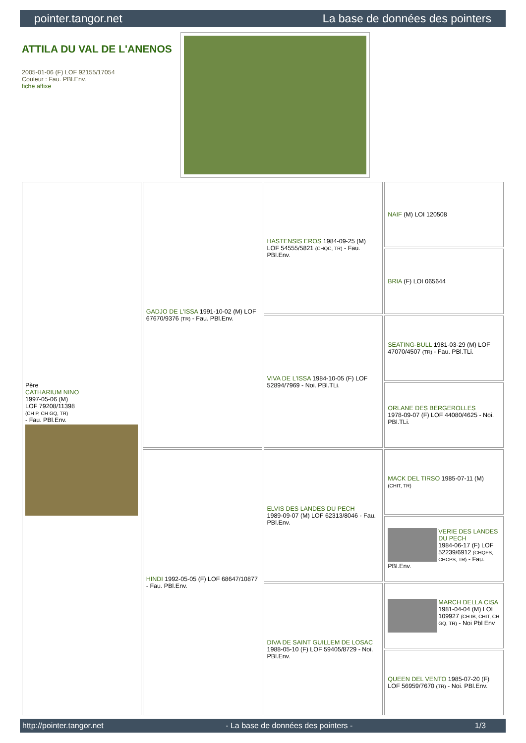pointer.tangor.net La base de données des pointers
ATTILA DU VAL DE L'ANENOS
2005-01-06 (F) LOF 92155/17054
Couleur : Fau. PBl.Env.
fiche affixe
| Père CATHARIUM NINO 1997-05-06 (M) LOF 79208/11398 (CH P, CH GQ, TR) - Fau. PBl.Env. | GADJO DE L'ISSA 1991-10-02 (M) LOF 67670/9376 (TR) - Fau. PBl.Env. | HASTENSIS EROS 1984-09-25 (M) LOF 54555/5821 (CHQC, TR) - Fau. PBl.Env. | NAIF (M) LOI 120508 |
| | | | BRIA (F) LOI 065644 |
| | | VIVA DE L'ISSA 1984-10-05 (F) LOF 52894/7969 - Noi. PBl.TLi. | SEATING-BULL 1981-03-29 (M) LOF 47070/4507 (TR) - Fau. PBl.TLi. |
| | | | ORLANE DES BERGEROLLES 1978-09-07 (F) LOF 44080/4625 - Noi. PBl.TLi. |
| | HINDI 1992-05-05 (F) LOF 68647/10877 - Fau. PBl.Env. | ELVIS DES LANDES DU PECH 1989-09-07 (M) LOF 62313/8046 - Fau. PBl.Env. | MACK DEL TIRSO 1985-07-11 (M) (CHIT, TR) |
| | | | VERIE DES LANDES DU PECH 1984-06-17 (F) LOF 52239/6912 (CHQFS, CHCPS, TR) - Fau. PBl.Env. |
| | | DIVA DE SAINT GUILLEM DE LOSAC 1988-05-10 (F) LOF 59405/8729 - Noi. PBl.Env. | MARCH DELLA CISA 1981-04-04 (M) LOI 109927 (CH IB, CHIT, CH GQ, TR) - Noi Pbl Env |
| | | | QUEEN DEL VENTO 1985-07-20 (F) LOF 56959/7670 (TR) - Noi. PBl.Env. |
http://pointer.tangor.net - La base de données des pointers - 1/3